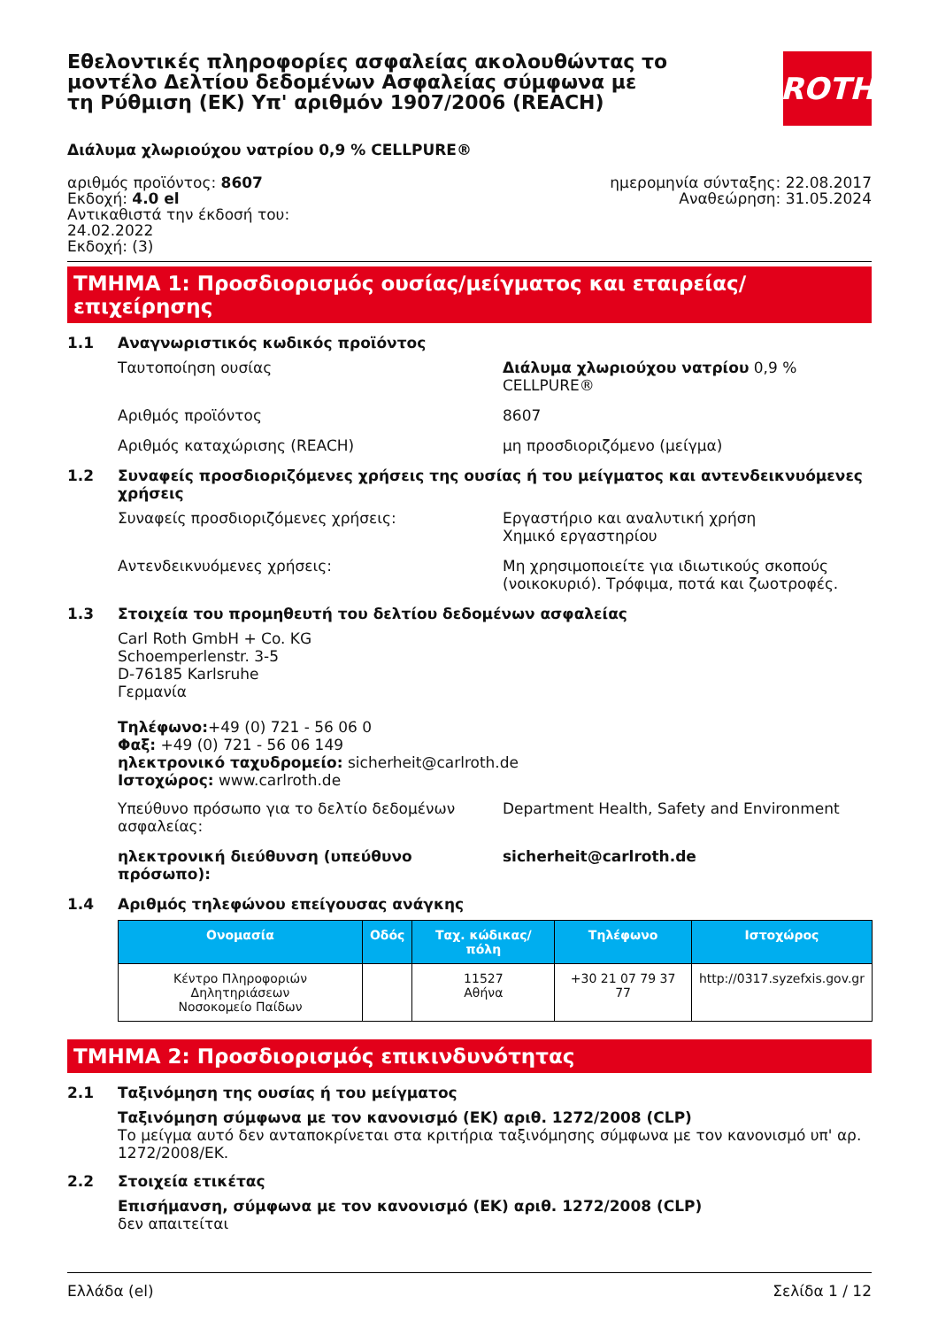Εθελοντικές πληροφορίες ασφαλείας ακολουθώντας το μοντέλο Δελτίου δεδομένων Ασφαλείας σύμφωνα με τη Ρύθμιση (ΕΚ) Υπ' αριθμόν 1907/2006 (REACH)
ROTH
Διάλυμα χλωριούχου νατρίου 0,9 % CELLPURE®
αριθμός προϊόντος: 8607
Εκδοχή: 4.0 el
Αντικαθιστά την έκδοσή του:
24.02.2022
Εκδοχή: (3)
ημερομηνία σύνταξης: 22.08.2017
Αναθεώρηση: 31.05.2024
ΤΜΗΜΑ 1: Προσδιορισμός ουσίας/μείγματος και εταιρείας/επιχείρησης
1.1 Αναγνωριστικός κωδικός προϊόντος
Ταυτοποίηση ουσίας Διάλυμα χλωριούχου νατρίου 0,9 %
CELLPURE®
Αριθμός προϊόντος 8607
Αριθμός καταχώρισης (REACH) μη προσδιοριζόμενο (μείγμα)
1.2 Συναφείς προσδιοριζόμενες χρήσεις της ουσίας ή του μείγματος και αντενδεικνυόμενες χρήσεις
Συναφείς προσδιοριζόμενες χρήσεις: Εργαστήριο και αναλυτική χρήση
Χημικό εργαστηρίου
Αντενδεικνυόμενες χρήσεις: Μη χρησιμοποιείτε για ιδιωτικούς σκοπούς (νοικοκυριό). Τρόφιμα, ποτά και ζωοτροφές.
1.3 Στοιχεία του προμηθευτή του δελτίου δεδομένων ασφαλείας
Carl Roth GmbH + Co. KG
Schoemperlenstr. 3-5
D-76185 Karlsruhe
Γερμανία
Τηλέφωνο:+49 (0) 721 - 56 06 0
Φαξ: +49 (0) 721 - 56 06 149
ηλεκτρονικό ταχυδρομείο: sicherheit@carlroth.de
Ιστοχώρος: www.carlroth.de
Υπεύθυνο πρόσωπο για το δελτίο δεδομένων ασφαλείας:
Department Health, Safety and Environment
ηλεκτρονική διεύθυνση (υπεύθυνο πρόσωπο): sicherheit@carlroth.de
1.4 Αριθμός τηλεφώνου επείγουσας ανάγκης
| Ονομασία | Οδός | Ταχ. κώδικας/πόλη | Τηλέφωνο | Ιστοχώρος |
| --- | --- | --- | --- | --- |
| Κέντρο Πληροφοριών Δηλητηριάσεων Νοσοκομείο Παίδων | | 11527 Αθήνα | +30 21 07 79 37 77 | http://0317.syzefxis.gov.gr |
ΤΜΗΜΑ 2: Προσδιορισμός επικινδυνότητας
2.1 Ταξινόμηση της ουσίας ή του μείγματος
Ταξινόμηση σύμφωνα με τον κανονισμό (ΕΚ) αριθ. 1272/2008 (CLP)
Το μείγμα αυτό δεν ανταποκρίνεται στα κριτήρια ταξινόμησης σύμφωνα με τον κανονισμό υπ' αρ. 1272/2008/ΕΚ.
2.2 Στοιχεία ετικέτας
Επισήμανση, σύμφωνα με τον κανονισμό (ΕΚ) αριθ. 1272/2008 (CLP)
δεν απαιτείται
Ελλάδα (el) Σελίδα 1 / 12